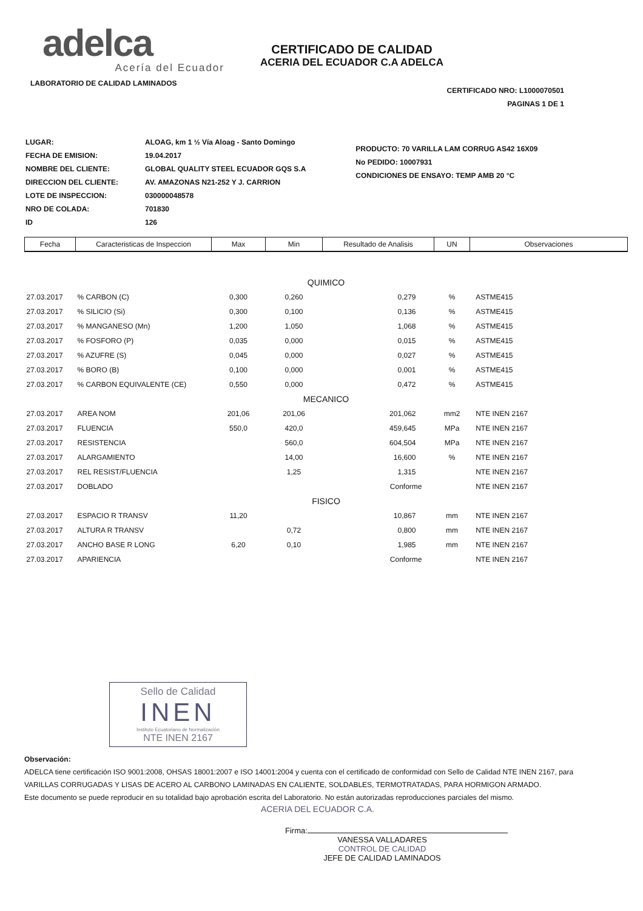adelca
Acería del Ecuador
LABORATORIO DE CALIDAD LAMINADOS
CERTIFICADO DE CALIDAD
ACERIA DEL ECUADOR C.A ADELCA
CERTIFICADO NRO: L1000070501
PAGINAS 1 DE 1
| LUGAR: | ALOAG, km 1 ½ Vía Aloag - Santo Domingo |
| FECHA DE EMISION: | 19.04.2017 |
| NOMBRE DEL CLIENTE: | GLOBAL QUALITY STEEL ECUADOR GQS S.A |
| DIRECCION DEL CLIENTE: | AV. AMAZONAS N21-252 Y J. CARRION |
| LOTE DE INSPECCION: | 030000048578 |
| NRO DE COLADA: | 701830 |
| ID | 126 |
PRODUCTO: 70 VARILLA LAM CORRUG AS42 16X09
No PEDIDO: 10007931
CONDICIONES DE ENSAYO: TEMP AMB 20 °C
| Fecha | Caracteristicas de Inspeccion | Max | Min | Resultado de Analisis | UN | Observaciones |
| --- | --- | --- | --- | --- | --- | --- |
| QUIMICO | | | | | | |
| 27.03.2017 | % CARBON (C) | 0,300 | 0,260 | 0,279 | % | ASTME415 |
| 27.03.2017 | % SILICIO (Si) | 0,300 | 0,100 | 0,136 | % | ASTME415 |
| 27.03.2017 | % MANGANESO (Mn) | 1,200 | 1,050 | 1,068 | % | ASTME415 |
| 27.03.2017 | % FOSFORO (P) | 0,035 | 0,000 | 0,015 | % | ASTME415 |
| 27.03.2017 | % AZUFRE (S) | 0,045 | 0,000 | 0,027 | % | ASTME415 |
| 27.03.2017 | % BORO (B) | 0,100 | 0,000 | 0,001 | % | ASTME415 |
| 27.03.2017 | % CARBON EQUIVALENTE (CE) | 0,550 | 0,000 | 0,472 | % | ASTME415 |
| MECANICO | | | | | | |
| 27.03.2017 | AREA NOM | 201,06 | 201,06 | 201,062 | mm2 | NTE INEN 2167 |
| 27.03.2017 | FLUENCIA | 550,0 | 420,0 | 459,645 | MPa | NTE INEN 2167 |
| 27.03.2017 | RESISTENCIA | | 560,0 | 604,504 | MPa | NTE INEN 2167 |
| 27.03.2017 | ALARGAMIENTO | | 14,00 | 16,600 | % | NTE INEN 2167 |
| 27.03.2017 | REL RESIST/FLUENCIA | | 1,25 | 1,315 | | NTE INEN 2167 |
| 27.03.2017 | DOBLADO | | | Conforme | | NTE INEN 2167 |
| FISICO | | | | | | |
| 27.03.2017 | ESPACIO R TRANSV | 11,20 | | 10,867 | mm | NTE INEN 2167 |
| 27.03.2017 | ALTURA R TRANSV | | 0,72 | 0,800 | mm | NTE INEN 2167 |
| 27.03.2017 | ANCHO BASE R LONG | 6,20 | 0,10 | 1,985 | mm | NTE INEN 2167 |
| 27.03.2017 | APARIENCIA | | | Conforme | | NTE INEN 2167 |
Sello de Calidad
INEN
Instituto Ecuatoriano de Normalización
NTE INEN 2167
Observación:
ADELCA tiene certificación ISO 9001:2008, OHSAS 18001:2007 e ISO 14001:2004 y cuenta con el certificado de conformidad con Sello de Calidad NTE INEN 2167, para
VARILLAS CORRUGADAS Y LISAS DE ACERO AL CARBONO LAMINADAS EN CALIENTE, SOLDABLES, TERMOTRATADAS, PARA HORMIGON ARMADO.
Este documento se puede reproducir en su totalidad bajo aprobación escrita del Laboratorio. No están autorizadas reproducciones parciales del mismo.
ACERIA DEL ECUADOR C.A.
Firma:
VANESSA VALLADARES
CONTROL DE CALIDAD
JEFE DE CALIDAD LAMINADOS